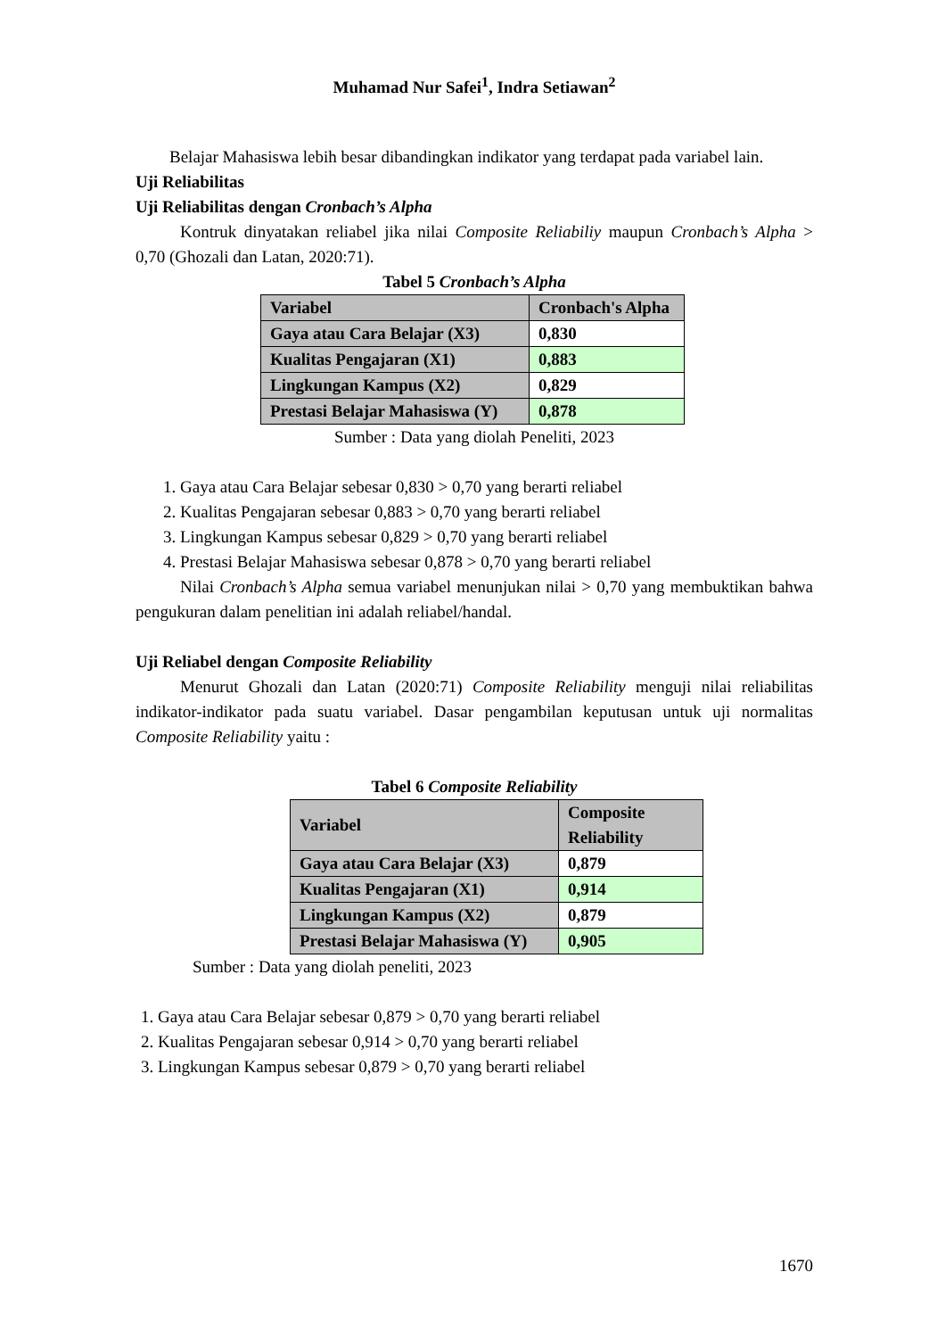Muhamad Nur Safei<sup>1</sup>, Indra Setiawan<sup>2</sup>
Belajar Mahasiswa lebih besar dibandingkan indikator yang terdapat pada variabel lain.
Uji Reliabilitas
Uji Reliabilitas dengan Cronbach’s Alpha
Kontruk dinyatakan reliabel jika nilai Composite Reliabiliy maupun Cronbach’s Alpha > 0,70 (Ghozali dan Latan, 2020:71).
Tabel 5 Cronbach’s Alpha
| Variabel | Cronbach's Alpha |
| Gaya atau Cara Belajar (X3) | 0,830 |
| Kualitas Pengajaran (X1) | 0,883 |
| Lingkungan Kampus (X2) | 0,829 |
| Prestasi Belajar Mahasiswa (Y) | 0,878 |
Sumber : Data yang diolah Peneliti, 2023
1. Gaya atau Cara Belajar sebesar 0,830 > 0,70 yang berarti reliabel
2. Kualitas Pengajaran sebesar 0,883 > 0,70 yang berarti reliabel
3. Lingkungan Kampus sebesar 0,829 > 0,70 yang berarti reliabel
4. Prestasi Belajar Mahasiswa sebesar 0,878 > 0,70 yang berarti reliabel
Nilai Cronbach’s Alpha semua variabel menunjukan nilai > 0,70 yang membuktikan bahwa pengukuran dalam penelitian ini adalah reliabel/handal.
Uji Reliabel dengan Composite Reliability
Menurut Ghozali dan Latan (2020:71) Composite Reliability menguji nilai reliabilitas indikator-indikator pada suatu variabel. Dasar pengambilan keputusan untuk uji normalitas Composite Reliability yaitu :
Tabel 6 Composite Reliability
| Variabel | Composite Reliability |
| Gaya atau Cara Belajar (X3) | 0,879 |
| Kualitas Pengajaran (X1) | 0,914 |
| Lingkungan Kampus (X2) | 0,879 |
| Prestasi Belajar Mahasiswa (Y) | 0,905 |
Sumber : Data yang diolah peneliti, 2023
1. Gaya atau Cara Belajar sebesar 0,879 > 0,70 yang berarti reliabel
2. Kualitas Pengajaran sebesar 0,914 > 0,70 yang berarti reliabel
3. Lingkungan Kampus sebesar 0,879 > 0,70 yang berarti reliabel
1670